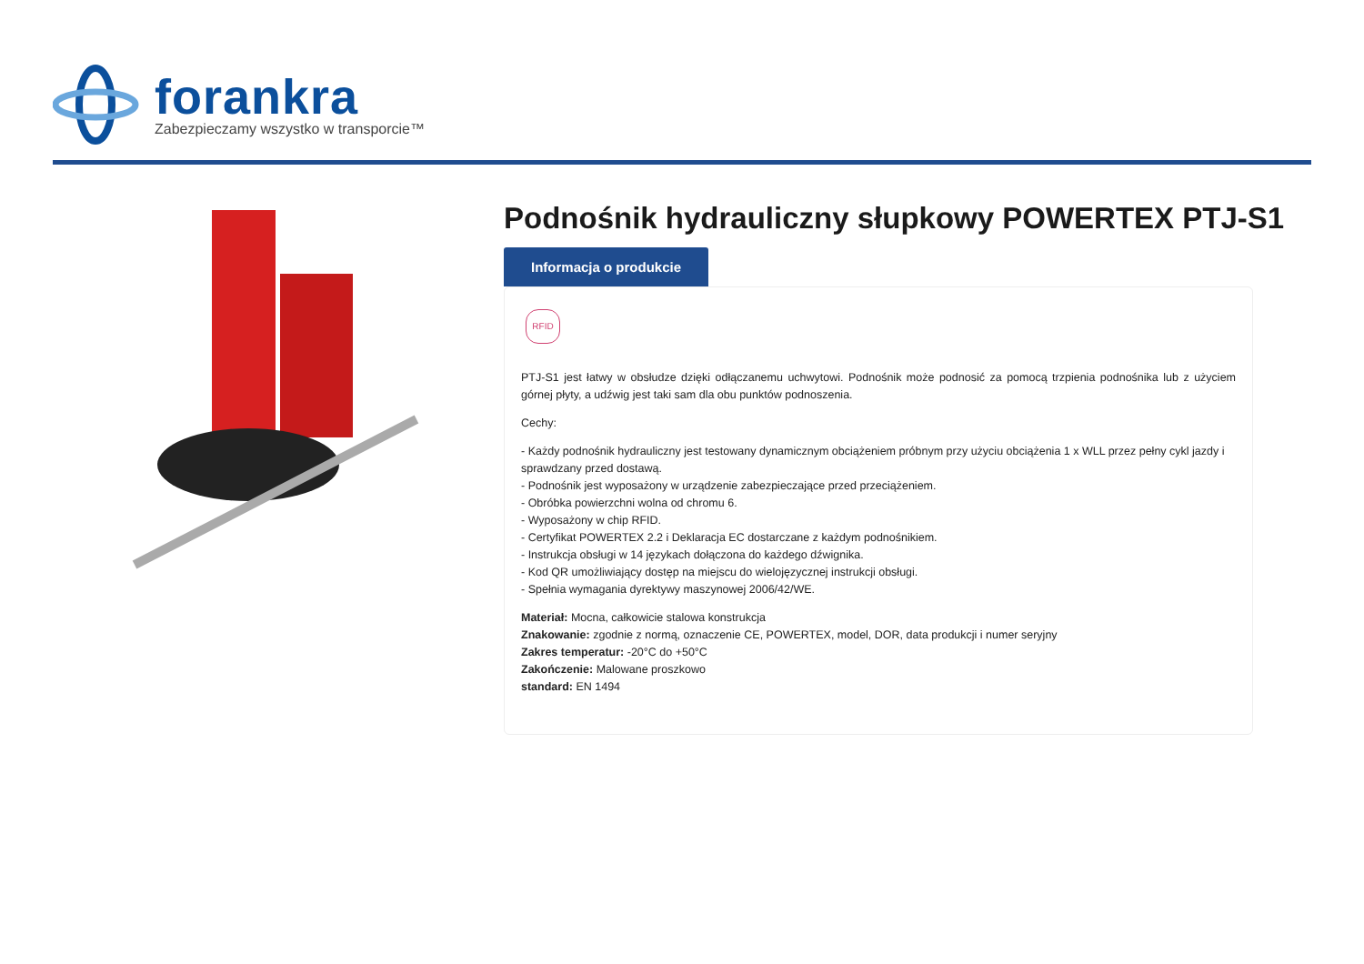forankra
Zabezpieczamy wszystko w transporcie™
Podnośnik hydrauliczny słupkowy POWERTEX PTJ-S1
Informacja o produkcie
RFID
PTJ-S1 jest łatwy w obsłudze dzięki odłączanemu uchwytowi. Podnośnik może podnosić za pomocą trzpienia podnośnika lub z użyciem górnej płyty, a udźwig jest taki sam dla obu punktów podnoszenia.
Cechy:
- Każdy podnośnik hydrauliczny jest testowany dynamicznym obciążeniem próbnym przy użyciu obciążenia 1 x WLL przez pełny cykl jazdy i sprawdzany przed dostawą.
- Podnośnik jest wyposażony w urządzenie zabezpieczające przed przeciążeniem.
- Obróbka powierzchni wolna od chromu 6.
- Wyposażony w chip RFID.
- Certyfikat POWERTEX 2.2 i Deklaracja EC dostarczane z każdym podnośnikiem.
- Instrukcja obsługi w 14 językach dołączona do każdego dźwignika.
- Kod QR umożliwiający dostęp na miejscu do wielojęzycznej instrukcji obsługi.
- Spełnia wymagania dyrektywy maszynowej 2006/42/WE.
Materiał: Mocna, całkowicie stalowa konstrukcja
Znakowanie: zgodnie z normą, oznaczenie CE, POWERTEX, model, DOR, data produkcji i numer seryjny
Zakres temperatur: -20°C do +50°C
Zakończenie: Malowane proszkowo
standard: EN 1494